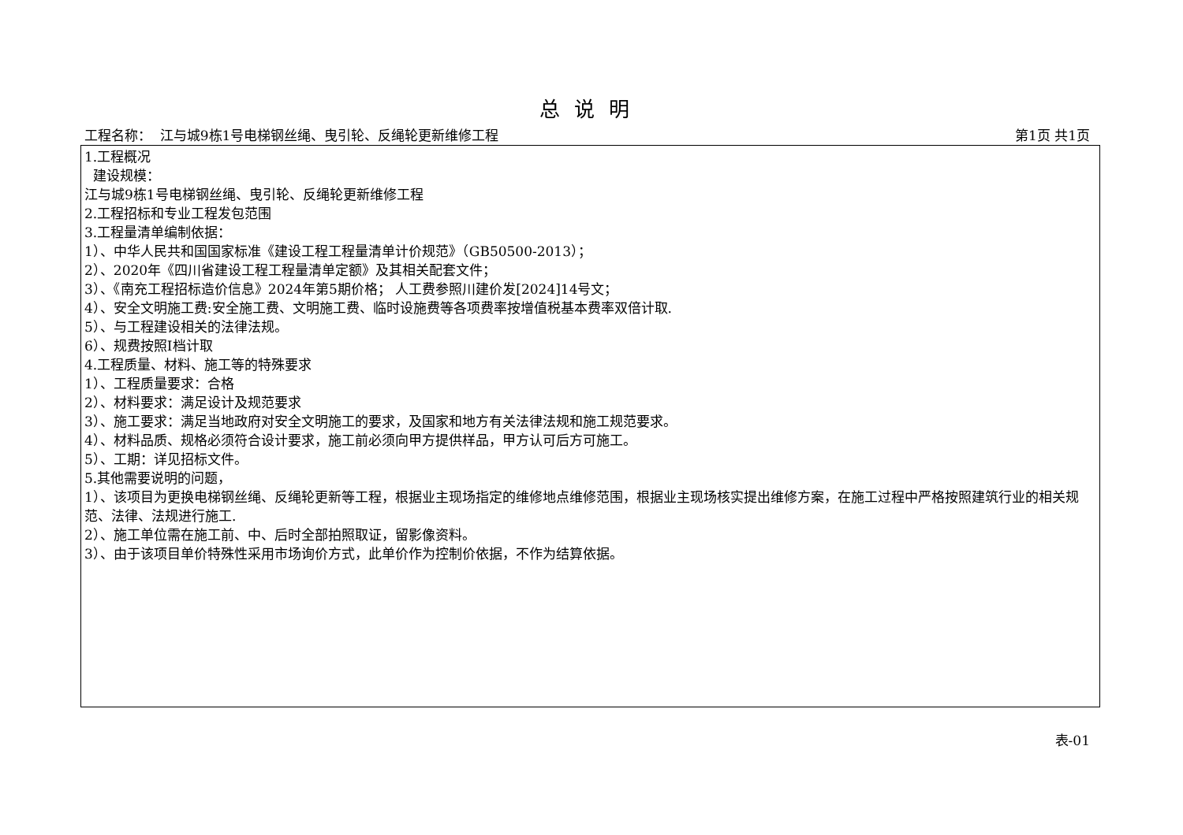总说明
工程名称： 江与城9栋1号电梯钢丝绳、曳引轮、反绳轮更新维修工程 第1页 共1页
1.工程概况
建设规模：
江与城9栋1号电梯钢丝绳、曳引轮、反绳轮更新维修工程
2.工程招标和专业工程发包范围
3.工程量清单编制依据：
1）、中华人民共和国国家标准《建设工程工程量清单计价规范》（GB50500-2013）；
2）、2020年《四川省建设工程工程量清单定额》及其相关配套文件；
3）、《南充工程招标造价信息》2024年第5期价格； 人工费参照川建价发[2024]14号文；
4）、安全文明施工费:安全施工费、文明施工费、临时设施费等各项费率按增值税基本费率双倍计取.
5）、与工程建设相关的法律法规。
6）、规费按照Ⅰ档计取
4.工程质量、材料、施工等的特殊要求
1）、工程质量要求：合格
2）、材料要求：满足设计及规范要求
3）、施工要求：满足当地政府对安全文明施工的要求，及国家和地方有关法律法规和施工规范要求。
4）、材料品质、规格必须符合设计要求，施工前必须向甲方提供样品，甲方认可后方可施工。
5）、工期：详见招标文件。
5.其他需要说明的问题，
1）、该项目为更换电梯钢丝绳、反绳轮更新等工程，根据业主现场指定的维修地点维修范围，根据业主现场核实提出维修方案，在施工过程中严格按照建筑行业的相关规
范、法律、法规进行施工.
2）、施工单位需在施工前、中、后时全部拍照取证，留影像资料。
3）、由于该项目单价特殊性采用市场询价方式，此单价作为控制价依据，不作为结算依据。
表-01